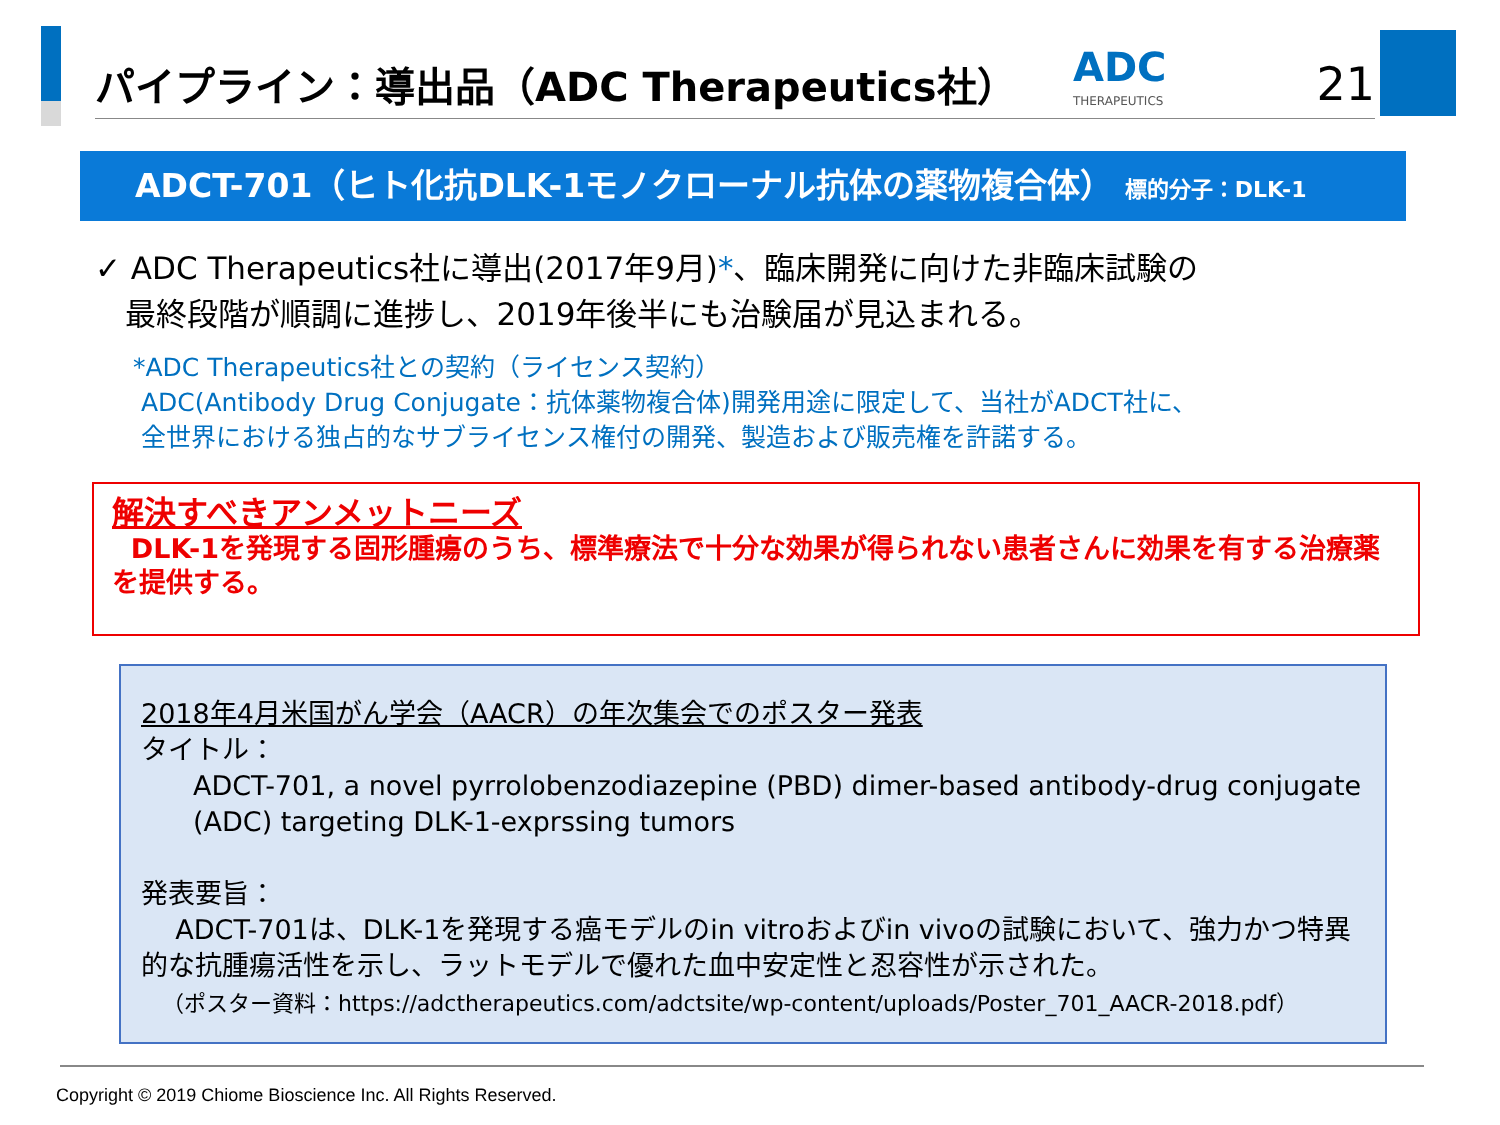パイプライン：導出品（ADC Therapeutics社）
ADC
THERAPEUTICS
21
ADCT-701（ヒト化抗DLK-1モノクローナル抗体の薬物複合体） 標的分子：DLK-1
✓ ADC Therapeutics社に導出(2017年9月)*、臨床開発に向けた非臨床試験の
最終段階が順調に進捗し、2019年後半にも治験届が見込まれる。
*ADC Therapeutics社との契約（ライセンス契約）
ADC(Antibody Drug Conjugate：抗体薬物複合体)開発用途に限定して、当社がADCT社に、
全世界における独占的なサブライセンス権付の開発、製造および販売権を許諾する。
解決すべきアンメットニーズ
DLK-1を発現する固形腫瘍のうち、標準療法で十分な効果が得られない患者さんに効果を有する治療薬を提供する。
2018年4月米国がん学会（AACR）の年次集会でのポスター発表
タイトル：
ADCT-701, a novel pyrrolobenzodiazepine (PBD) dimer-based antibody-drug conjugate (ADC) targeting DLK-1-exprssing tumors
発表要旨：
ADCT-701は、DLK-1を発現する癌モデルのin vitroおよびin vivoの試験において、強力かつ特異的な抗腫瘍活性を示し、ラットモデルで優れた血中安定性と忍容性が示された。
（ポスター資料：https://adctherapeutics.com/adctsite/wp-content/uploads/Poster_701_AACR-2018.pdf）
Copyright © 2019 Chiome Bioscience Inc. All Rights Reserved.